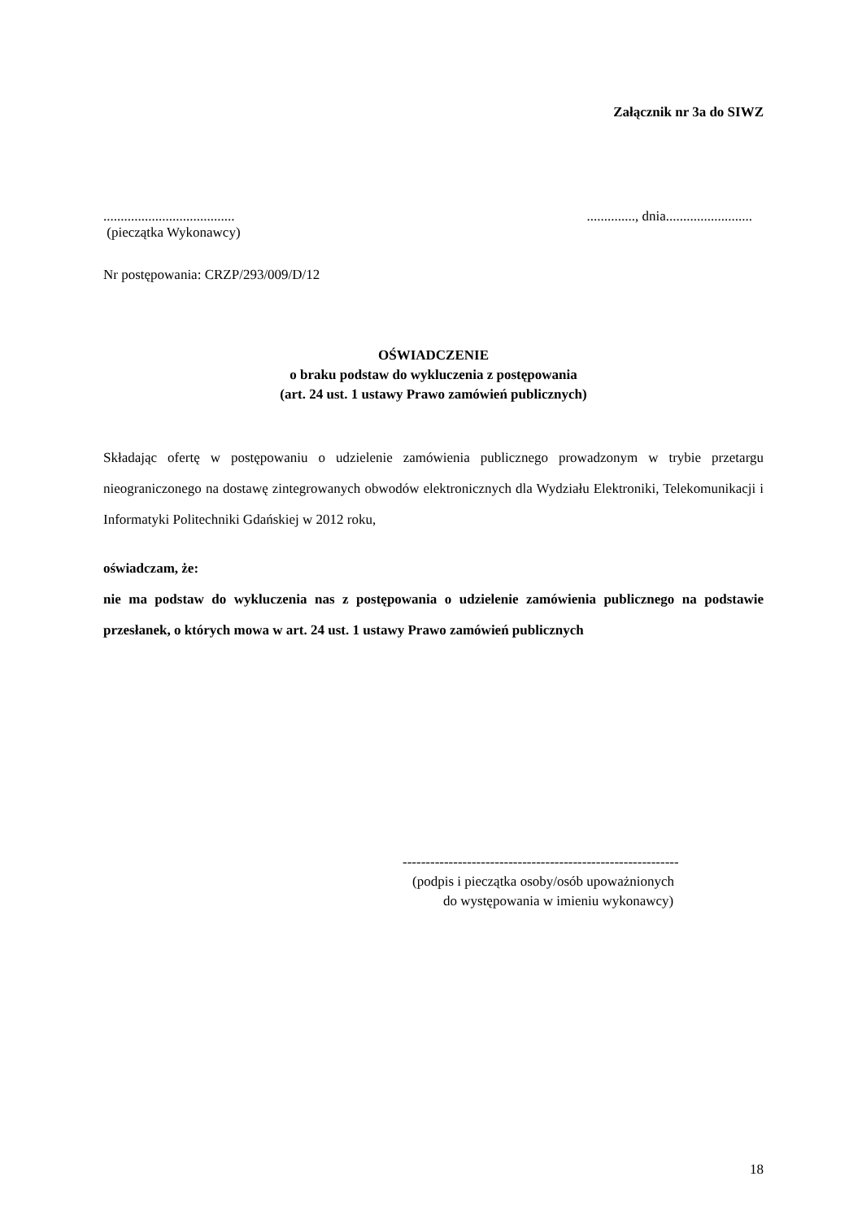Załącznik nr 3a do SIWZ
...................................................., dnia.........................
(pieczątka Wykonawcy)
Nr postępowania: CRZP/293/009/D/12
OŚWIADCZENIE
o braku podstaw do wykluczenia z postępowania
(art. 24 ust. 1 ustawy Prawo zamówień publicznych)
Składając ofertę w postępowaniu o udzielenie zamówienia publicznego prowadzonym w trybie przetargu nieograniczonego na dostawę zintegrowanych obwodów elektronicznych dla Wydziału Elektroniki, Telekomunikacji i Informatyki Politechniki Gdańskiej w 2012 roku,
oświadczam, że:
nie ma podstaw do wykluczenia nas z postępowania o udzielenie zamówienia publicznego na podstawie przesłanek, o których mowa w art. 24 ust. 1 ustawy Prawo zamówień publicznych
------------------------------------------------------------
(podpis i pieczątka osoby/osób upoważnionych
do występowania w imieniu wykonawcy)
18